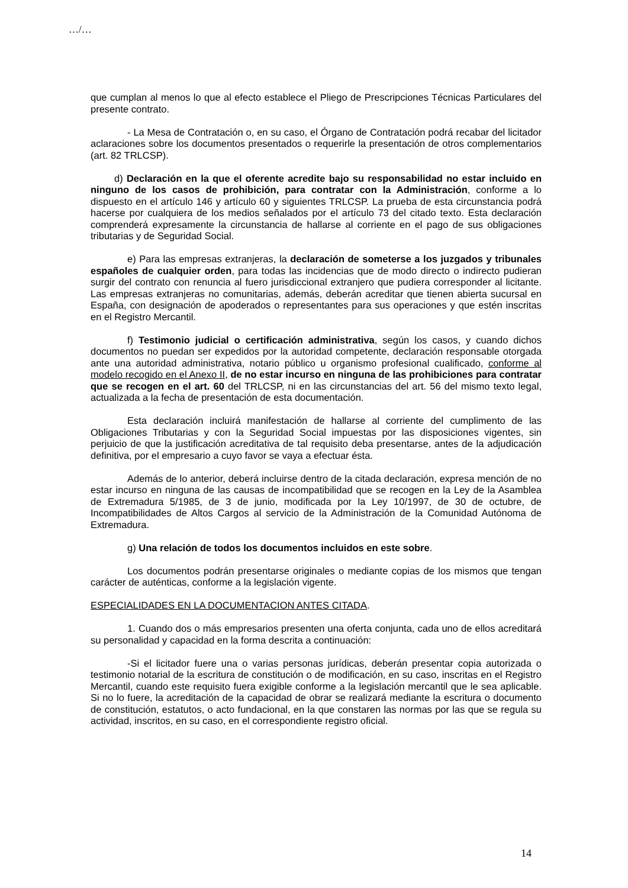…/…
que cumplan al menos lo que al efecto establece el Pliego de Prescripciones Técnicas Particulares del presente contrato.
- La Mesa de Contratación o, en su caso, el Órgano de Contratación podrá recabar del licitador aclaraciones sobre los documentos presentados o requerirle la presentación de otros complementarios (art. 82 TRLCSP).
d) Declaración en la que el oferente acredite bajo su responsabilidad no estar incluido en ninguno de los casos de prohibición, para contratar con la Administración, conforme a lo dispuesto en el artículo 146 y artículo 60 y siguientes TRLCSP. La prueba de esta circunstancia podrá hacerse por cualquiera de los medios señalados por el artículo 73 del citado texto. Esta declaración comprenderá expresamente la circunstancia de hallarse al corriente en el pago de sus obligaciones tributarias y de Seguridad Social.
e) Para las empresas extranjeras, la declaración de someterse a los juzgados y tribunales españoles de cualquier orden, para todas las incidencias que de modo directo o indirecto pudieran surgir del contrato con renuncia al fuero jurisdiccional extranjero que pudiera corresponder al licitante. Las empresas extranjeras no comunitarias, además, deberán acreditar que tienen abierta sucursal en España, con designación de apoderados o representantes para sus operaciones y que estén inscritas en el Registro Mercantil.
f) Testimonio judicial o certificación administrativa, según los casos, y cuando dichos documentos no puedan ser expedidos por la autoridad competente, declaración responsable otorgada ante una autoridad administrativa, notario público u organismo profesional cualificado, conforme al modelo recogido en el Anexo II, de no estar incurso en ninguna de las prohibiciones para contratar que se recogen en el art. 60 del TRLCSP, ni en las circunstancias del art. 56 del mismo texto legal, actualizada a la fecha de presentación de esta documentación.
Esta declaración incluirá manifestación de hallarse al corriente del cumplimento de las Obligaciones Tributarias y con la Seguridad Social impuestas por las disposiciones vigentes, sin perjuicio de que la justificación acreditativa de tal requisito deba presentarse, antes de la adjudicación definitiva, por el empresario a cuyo favor se vaya a efectuar ésta.
Además de lo anterior, deberá incluirse dentro de la citada declaración, expresa mención de no estar incurso en ninguna de las causas de incompatibilidad que se recogen en la Ley de la Asamblea de Extremadura 5/1985, de 3 de junio, modificada por la Ley 10/1997, de 30 de octubre, de Incompatibilidades de Altos Cargos al servicio de la Administración de la Comunidad Autónoma de Extremadura.
g) Una relación de todos los documentos incluidos en este sobre.
Los documentos podrán presentarse originales o mediante copias de los mismos que tengan carácter de auténticas, conforme a la legislación vigente.
ESPECIALIDADES EN LA DOCUMENTACION ANTES CITADA.
1. Cuando dos o más empresarios presenten una oferta conjunta, cada uno de ellos acreditará su personalidad y capacidad en la forma descrita a continuación:
-Si el licitador fuere una o varias personas jurídicas, deberán presentar copia autorizada o testimonio notarial de la escritura de constitución o de modificación, en su caso, inscritas en el Registro Mercantil, cuando este requisito fuera exigible conforme a la legislación mercantil que le sea aplicable. Si no lo fuere, la acreditación de la capacidad de obrar se realizará mediante la escritura o documento de constitución, estatutos, o acto fundacional, en la que constaren las normas por las que se regula su actividad, inscritos, en su caso, en el correspondiente registro oficial.
14